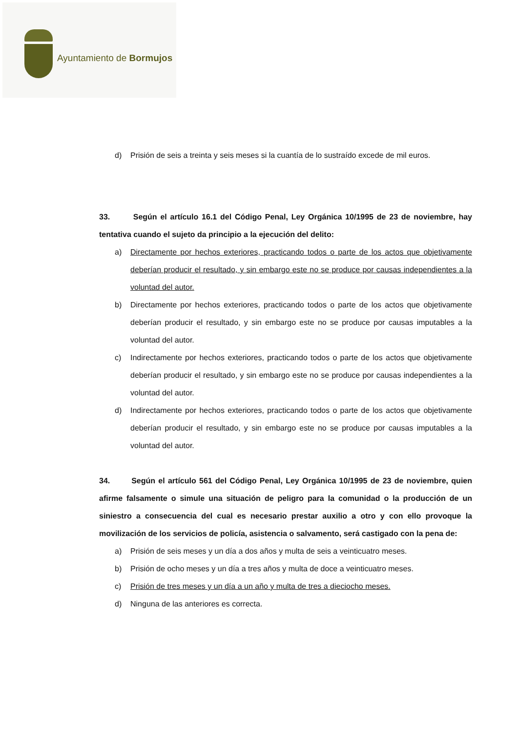Ayuntamiento de Bormujos
d) Prisión de seis a treinta y seis meses si la cuantía de lo sustraído excede de mil euros.
33. Según el artículo 16.1 del Código Penal, Ley Orgánica 10/1995 de 23 de noviembre, hay tentativa cuando el sujeto da principio a la ejecución del delito:
a) Directamente por hechos exteriores, practicando todos o parte de los actos que objetivamente deberían producir el resultado, y sin embargo este no se produce por causas independientes a la voluntad del autor.
b) Directamente por hechos exteriores, practicando todos o parte de los actos que objetivamente deberían producir el resultado, y sin embargo este no se produce por causas imputables a la voluntad del autor.
c) Indirectamente por hechos exteriores, practicando todos o parte de los actos que objetivamente deberían producir el resultado, y sin embargo este no se produce por causas independientes a la voluntad del autor.
d) Indirectamente por hechos exteriores, practicando todos o parte de los actos que objetivamente deberían producir el resultado, y sin embargo este no se produce por causas imputables a la voluntad del autor.
34. Según el artículo 561 del Código Penal, Ley Orgánica 10/1995 de 23 de noviembre, quien afirme falsamente o simule una situación de peligro para la comunidad o la producción de un siniestro a consecuencia del cual es necesario prestar auxilio a otro y con ello provoque la movilización de los servicios de policía, asistencia o salvamento, será castigado con la pena de:
a) Prisión de seis meses y un día a dos años y multa de seis a veinticuatro meses.
b) Prisión de ocho meses y un día a tres años y multa de doce a veinticuatro meses.
c) Prisión de tres meses y un día a un año y multa de tres a dieciocho meses.
d) Ninguna de las anteriores es correcta.